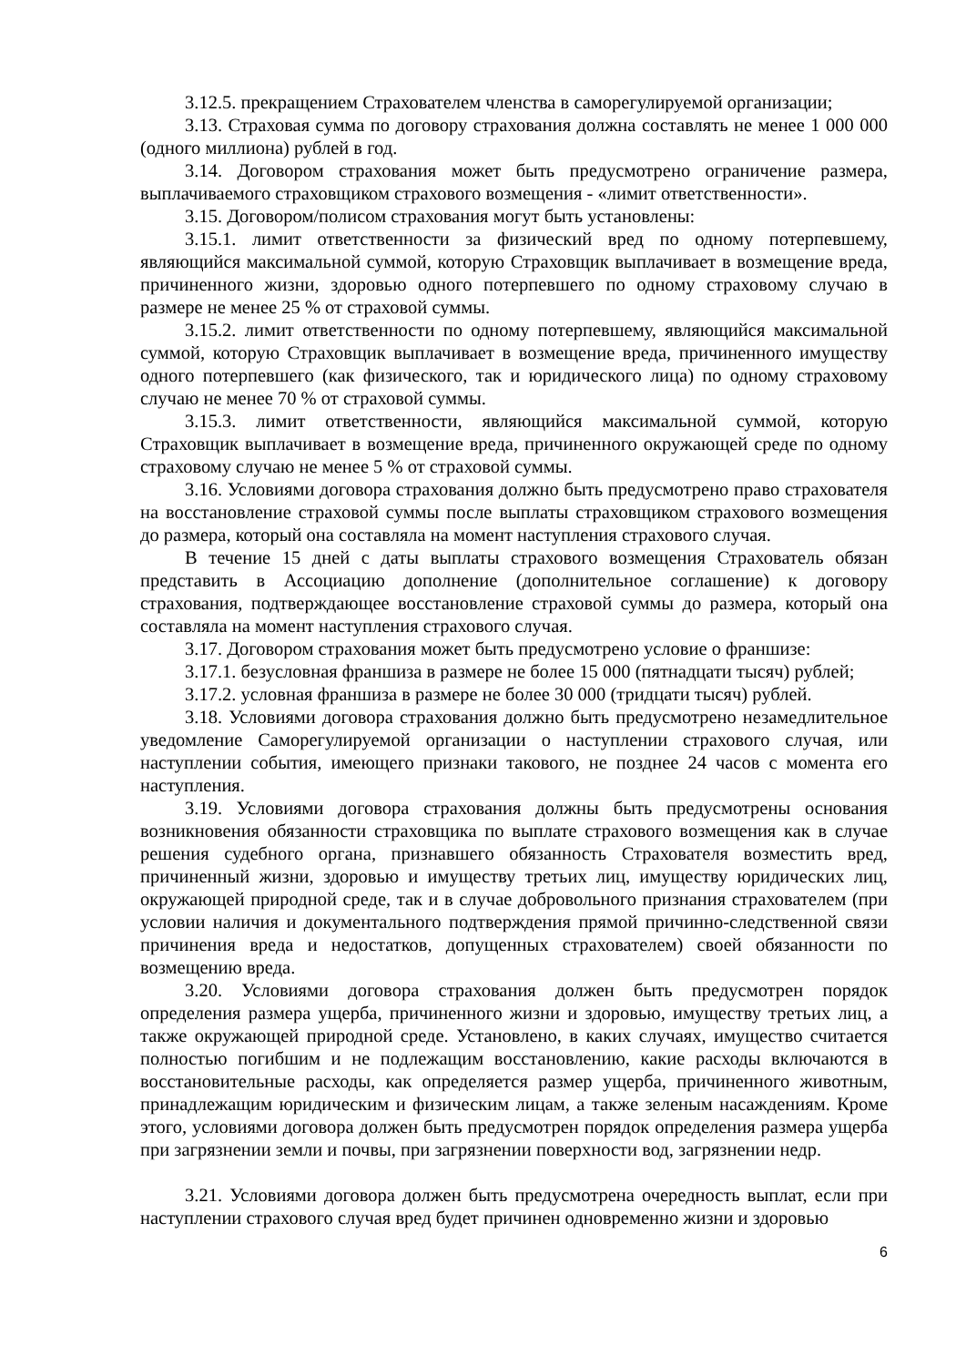3.12.5. прекращением Страхователем членства в саморегулируемой организации;
3.13. Страховая сумма по договору страхования должна составлять не менее 1 000 000 (одного миллиона) рублей в год.
3.14. Договором страхования может быть предусмотрено ограничение размера, выплачиваемого страховщиком страхового возмещения - «лимит ответственности».
3.15. Договором/полисом страхования могут быть установлены:
3.15.1. лимит ответственности за физический вред по одному потерпевшему, являющийся максимальной суммой, которую Страховщик выплачивает в возмещение вреда, причиненного жизни, здоровью одного потерпевшего по одному страховому случаю в размере не менее 25 % от страховой суммы.
3.15.2. лимит ответственности по одному потерпевшему, являющийся максимальной суммой, которую Страховщик выплачивает в возмещение вреда, причиненного имуществу одного потерпевшего (как физического, так и юридического лица) по одному страховому случаю не менее 70 % от страховой суммы.
3.15.3. лимит ответственности, являющийся максимальной суммой, которую Страховщик выплачивает в возмещение вреда, причиненного окружающей среде по одному страховому случаю не менее 5 % от страховой суммы.
3.16. Условиями договора страхования должно быть предусмотрено право страхователя на восстановление страховой суммы после выплаты страховщиком страхового возмещения до размера, который она составляла на момент наступления страхового случая.
В течение 15 дней с даты выплаты страхового возмещения Страхователь обязан представить в Ассоциацию дополнение (дополнительное соглашение) к договору страхования, подтверждающее восстановление страховой суммы до размера, который она составляла на момент наступления страхового случая.
3.17. Договором страхования может быть предусмотрено условие о франшизе:
3.17.1. безусловная франшиза в размере не более 15 000 (пятнадцати тысяч) рублей;
3.17.2. условная франшиза в размере не более 30 000 (тридцати тысяч) рублей.
3.18. Условиями договора страхования должно быть предусмотрено незамедлительное уведомление Саморегулируемой организации о наступлении страхового случая, или наступлении события, имеющего признаки такового, не позднее 24 часов с момента его наступления.
3.19. Условиями договора страхования должны быть предусмотрены основания возникновения обязанности страховщика по выплате страхового возмещения как в случае решения судебного органа, признавшего обязанность Страхователя возместить вред, причиненный жизни, здоровью и имуществу третьих лиц, имуществу юридических лиц, окружающей природной среде, так и в случае добровольного признания страхователем (при условии наличия и документального подтверждения прямой причинно-следственной связи причинения вреда и недостатков, допущенных страхователем) своей обязанности по возмещению вреда.
3.20. Условиями договора страхования должен быть предусмотрен порядок определения размера ущерба, причиненного жизни и здоровью, имуществу третьих лиц, а также окружающей природной среде. Установлено, в каких случаях, имущество считается полностью погибшим и не подлежащим восстановлению, какие расходы включаются в восстановительные расходы, как определяется размер ущерба, причиненного животным, принадлежащим юридическим и физическим лицам, а также зеленым насаждениям. Кроме этого, условиями договора должен быть предусмотрен порядок определения размера ущерба при загрязнении земли и почвы, при загрязнении поверхности вод, загрязнении недр.
3.21. Условиями договора должен быть предусмотрена очередность выплат, если при наступлении страхового случая вред будет причинен одновременно жизни и здоровью
6